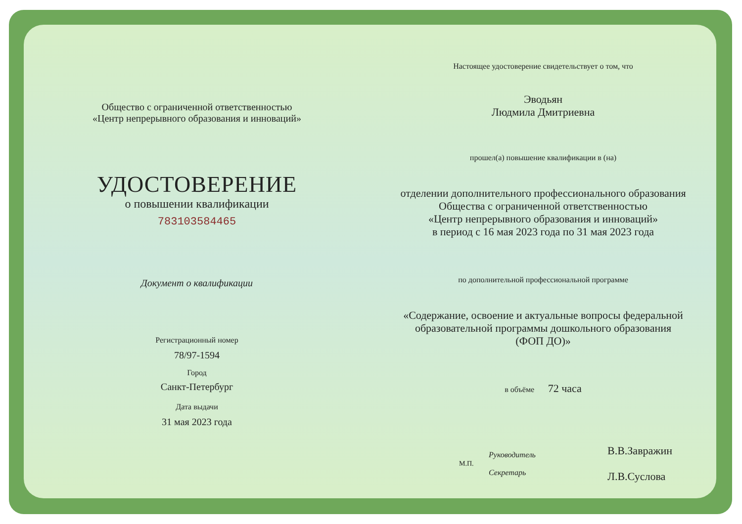Общество с ограниченной ответственностью
«Центр непрерывного образования и инноваций»
УДОСТОВЕРЕНИЕ
о повышении квалификации
783103584465
Документ о квалификации
Регистрационный номер
78/97-1594
Город
Санкт-Петербург
Дата выдачи
31 мая 2023 года
Настоящее удостоверение свидетельствует о том, что
Эводьян
Людмила Дмитриевна
прошел(а) повышение квалификации в (на)
отделении дополнительного профессионального образования
Общества с ограниченной ответственностью
«Центр непрерывного образования и инноваций»
в период с 16 мая 2023 года по 31 мая 2023 года
по дополнительной профессиональной программе
«Содержание, освоение и актуальные вопросы федеральной
образовательной программы дошкольного образования
(ФОП ДО)»
в объёме 72 часа
М.П.
Руководитель
Секретарь
В.В.Завражин
Л.В.Суслова